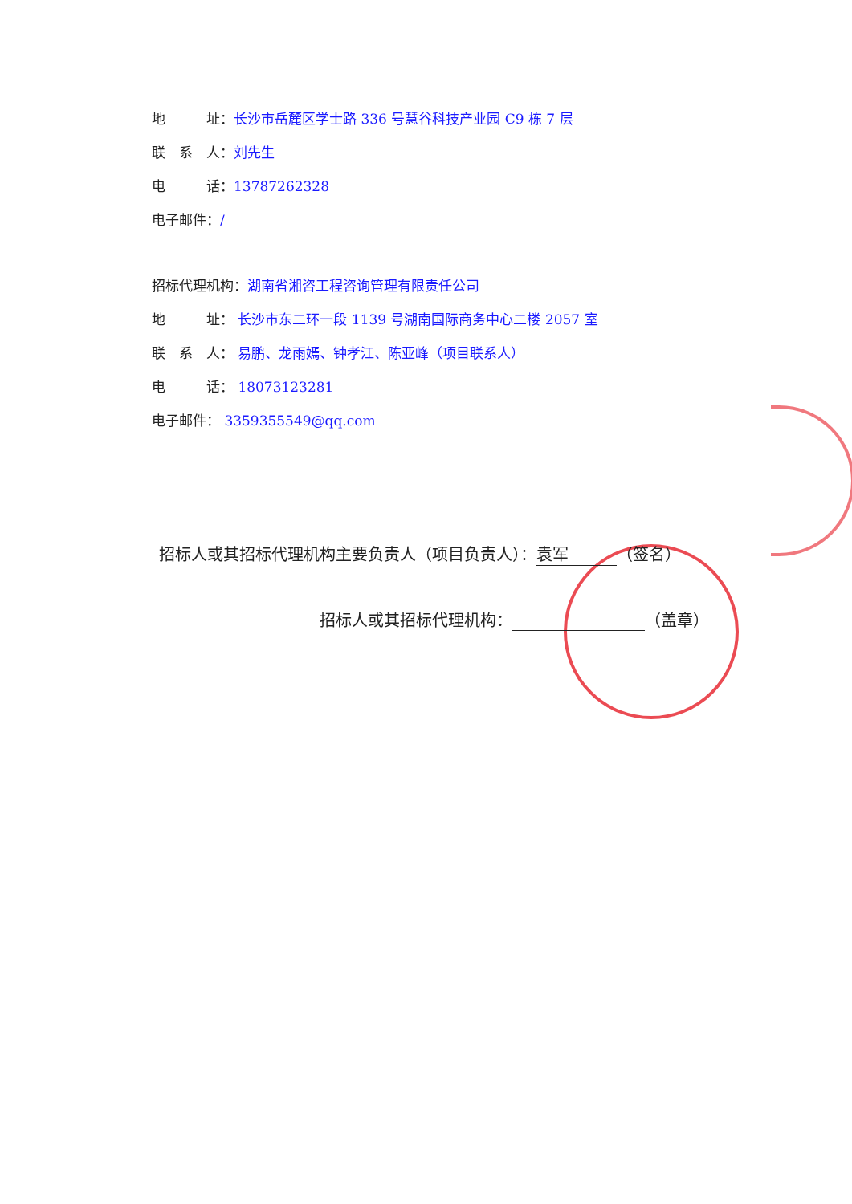地　　　址：长沙市岳麓区学士路 336 号慧谷科技产业园 C9 栋 7 层
联　系　人：刘先生
电　　　话：13787262328
电子邮件：/
招标代理机构：湖南省湘咨工程咨询管理有限责任公司
地　　　址： 长沙市东二环一段 1139 号湖南国际商务中心二楼 2057 室
联　系　人： 易鹏、龙雨嫣、钟孝江、陈亚峰（项目联系人）
电　　　话： 18073123281
电子邮件： 3359355549@qq.com
招标人或其招标代理机构主要负责人（项目负责人）： 袁军 （签名）
招标人或其招标代理机构： （盖章）